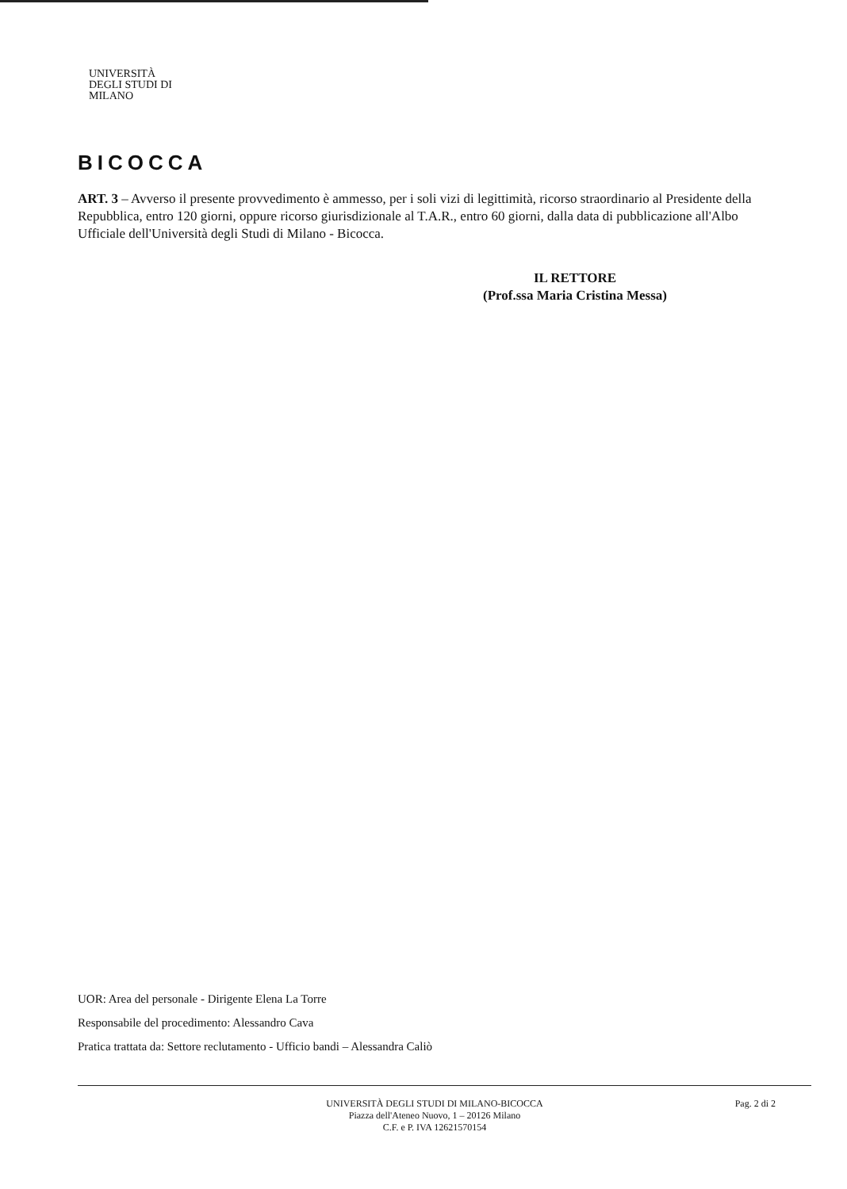UNIVERSITÀ DEGLI STUDI DI MILANO
BICOCCA
ART. 3 – Avverso il presente provvedimento è ammesso, per i soli vizi di legittimità, ricorso straordinario al Presidente della Repubblica, entro 120 giorni, oppure ricorso giurisdizionale al T.A.R., entro 60 giorni, dalla data di pubblicazione all'Albo Ufficiale dell'Università degli Studi di Milano - Bicocca.
IL RETTORE
(Prof.ssa Maria Cristina Messa)
UOR: Area del personale - Dirigente Elena La Torre
Responsabile del procedimento: Alessandro Cava
Pratica trattata da: Settore reclutamento - Ufficio bandi – Alessandra Caliò
UNIVERSITÀ DEGLI STUDI DI MILANO-BICOCCA
Piazza dell'Ateneo Nuovo, 1 – 20126 Milano
C.F. e P. IVA 12621570154
Pag. 2 di 2